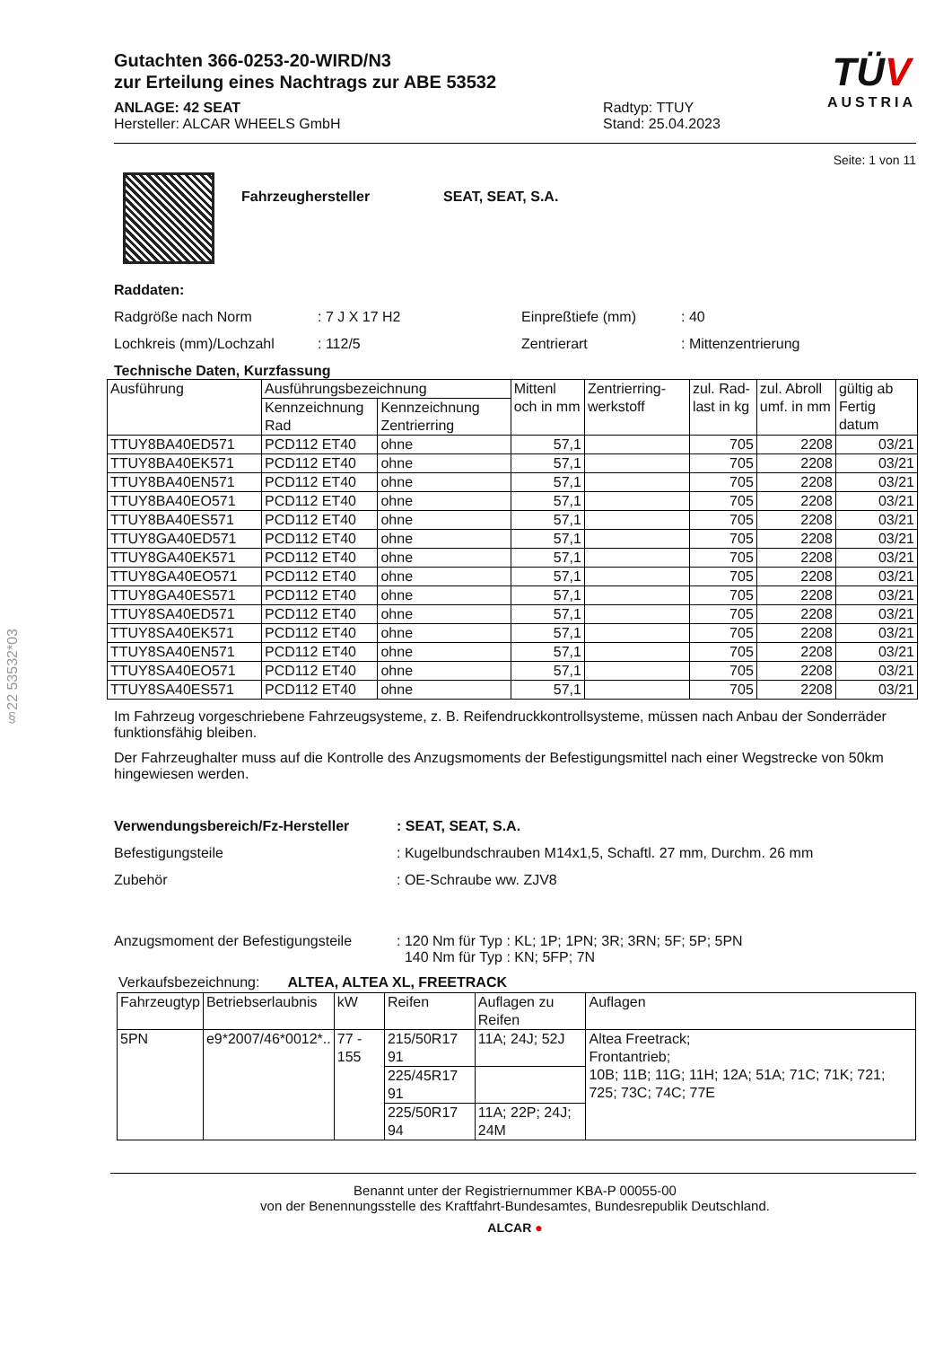§22 53532*03
Gutachten 366-0253-20-WIRD/N3
zur Erteilung eines Nachtrags zur ABE 53532
ANLAGE: 42 SEAT
Hersteller: ALCAR WHEELS GmbH
Radtyp: TTUY
Stand: 25.04.2023
TÜV
AUSTRIA
Seite: 1 von 11
Fahrzeughersteller SEAT, SEAT, S.A.
Raddaten:
Radgröße nach Norm: 7 J X 17 H2 Einpreßtiefe (mm): 40
Lochkreis (mm)/Lochzahl: 112/5 Zentrierart: Mittenzentrierung
Technische Daten, Kurzfassung
| Ausführung | Ausführungsbezeichnung | | Mittenl och in mm | Zentrierring-werkstoff | zul. Rad-last in kg | zul. Abroll umf. in mm | gültig ab Fertig datum |
| --- | --- | --- | --- | --- | --- | --- | --- |
| | Kennzeichnung Rad | Kennzeichnung Zentrierring | | | | | |
| TTUY8BA40ED571 | PCD112 ET40 | ohne | 57,1 | | 705 | 2208 | 03/21 |
| TTUY8BA40EK571 | PCD112 ET40 | ohne | 57,1 | | 705 | 2208 | 03/21 |
| TTUY8BA40EN571 | PCD112 ET40 | ohne | 57,1 | | 705 | 2208 | 03/21 |
| TTUY8BA40EO571 | PCD112 ET40 | ohne | 57,1 | | 705 | 2208 | 03/21 |
| TTUY8BA40ES571 | PCD112 ET40 | ohne | 57,1 | | 705 | 2208 | 03/21 |
| TTUY8GA40ED571 | PCD112 ET40 | ohne | 57,1 | | 705 | 2208 | 03/21 |
| TTUY8GA40EK571 | PCD112 ET40 | ohne | 57,1 | | 705 | 2208 | 03/21 |
| TTUY8GA40EO571 | PCD112 ET40 | ohne | 57,1 | | 705 | 2208 | 03/21 |
| TTUY8GA40ES571 | PCD112 ET40 | ohne | 57,1 | | 705 | 2208 | 03/21 |
| TTUY8SA40ED571 | PCD112 ET40 | ohne | 57,1 | | 705 | 2208 | 03/21 |
| TTUY8SA40EK571 | PCD112 ET40 | ohne | 57,1 | | 705 | 2208 | 03/21 |
| TTUY8SA40EN571 | PCD112 ET40 | ohne | 57,1 | | 705 | 2208 | 03/21 |
| TTUY8SA40EO571 | PCD112 ET40 | ohne | 57,1 | | 705 | 2208 | 03/21 |
| TTUY8SA40ES571 | PCD112 ET40 | ohne | 57,1 | | 705 | 2208 | 03/21 |
Im Fahrzeug vorgeschriebene Fahrzeugsysteme, z. B. Reifendruckkontrollsysteme, müssen nach Anbau der Sonderräder funktionsfähig bleiben.
Der Fahrzeughalter muss auf die Kontrolle des Anzugsmoments der Befestigungsmittel nach einer Wegstrecke von 50km hingewiesen werden.
Verwendungsbereich/Fz-Hersteller: SEAT, SEAT, S.A.
Befestigungsteile: Kugelbundschrauben M14x1,5, Schaftl. 27 mm, Durchm. 26 mm
Zubehör: OE-Schraube ww. ZJV8
Anzugsmoment der Befestigungsteile: 120 Nm für Typ : KL; 1P; 1PN; 3R; 3RN; 5F; 5P; 5PN
140 Nm für Typ : KN; 5FP; 7N
Verkaufsbezeichnung: ALTEA, ALTEA XL, FREETRACK
| Fahrzeugtyp | Betriebserlaubnis | kW | Reifen | Auflagen zu Reifen | Auflagen |
| --- | --- | --- | --- | --- | --- |
| 5PN | e9*2007/46*0012*.. | 77 - 155 | 215/50R17 91 | 11A; 24J; 52J | Altea Freetrack; Frontantrieb; 10B; 11B; 11G; 11H; 12A; 51A; 71C; 71K; 721; 725; 73C; 74C; 77E |
| | | | 225/45R17 91 | | |
| | | | 225/50R17 94 | 11A; 22P; 24J; 24M | |
Benannt unter der Registriernummer KBA-P 00055-00
von der Benennungsstelle des Kraftfahrt-Bundesamtes, Bundesrepublik Deutschland.
ALCAR ●